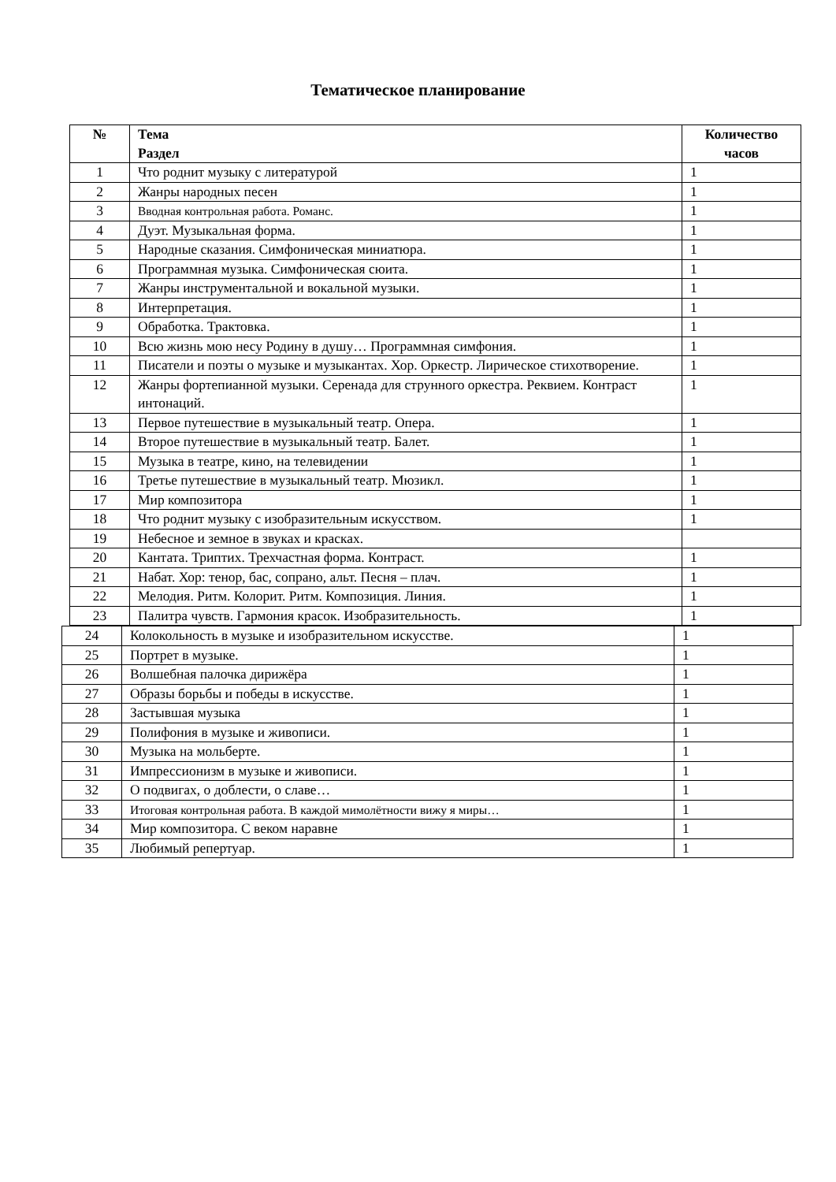Тематическое планирование
| № | Тема Раздел | Количество часов |
| --- | --- | --- |
| 1 | Что роднит музыку с литературой | 1 |
| 2 | Жанры народных песен | 1 |
| 3 | Вводная контрольная работа. Романс. | 1 |
| 4 | Дуэт. Музыкальная форма. | 1 |
| 5 | Народные сказания. Симфоническая миниатюра. | 1 |
| 6 | Программная музыка. Симфоническая сюита. | 1 |
| 7 | Жанры инструментальной и вокальной музыки. | 1 |
| 8 | Интерпретация. | 1 |
| 9 | Обработка. Трактовка. | 1 |
| 10 | Всю жизнь мою несу Родину в душу… Программная симфония. | 1 |
| 11 | Писатели и поэты о музыке и музыкантах. Хор. Оркестр. Лирическое стихотворение. | 1 |
| 12 | Жанры фортепианной музыки. Серенада для струнного оркестра. Реквием. Контраст интонаций. | 1 |
| 13 | Первое путешествие в музыкальный театр. Опера. | 1 |
| 14 | Второе путешествие в музыкальный театр. Балет. | 1 |
| 15 | Музыка в театре, кино, на телевидении | 1 |
| 16 | Третье путешествие в музыкальный театр. Мюзикл. | 1 |
| 17 | Мир композитора | 1 |
| 18 | Что роднит музыку с изобразительным искусством. | 1 |
| 19 | Небесное и земное в звуках и красках. | |
| 20 | Кантата. Триптих. Трехчастная форма. Контраст. | 1 |
| 21 | Набат. Хор: тенор, бас, сопрано, альт. Песня – плач. | 1 |
| 22 | Мелодия. Ритм. Колорит. Ритм. Композиция. Линия. | 1 |
| 23 | Палитра чувств. Гармония красок. Изобразительность. | 1 |
| 24 | Колокольность в музыке и изобразительном искусстве. | 1 |
| 25 | Портрет в музыке. | 1 |
| 26 | Волшебная палочка дирижёра | 1 |
| 27 | Образы борьбы и победы в искусстве. | 1 |
| 28 | Застывшая музыка | 1 |
| 29 | Полифония в музыке и живописи. | 1 |
| 30 | Музыка на мольберте. | 1 |
| 31 | Импрессионизм в музыке и живописи. | 1 |
| 32 | О подвигах, о доблести, о славе… | 1 |
| 33 | Итоговая контрольная работа. В каждой мимолётности вижу я миры… | 1 |
| 34 | Мир композитора. С веком наравне | 1 |
| 35 | Любимый репертуар. | 1 |